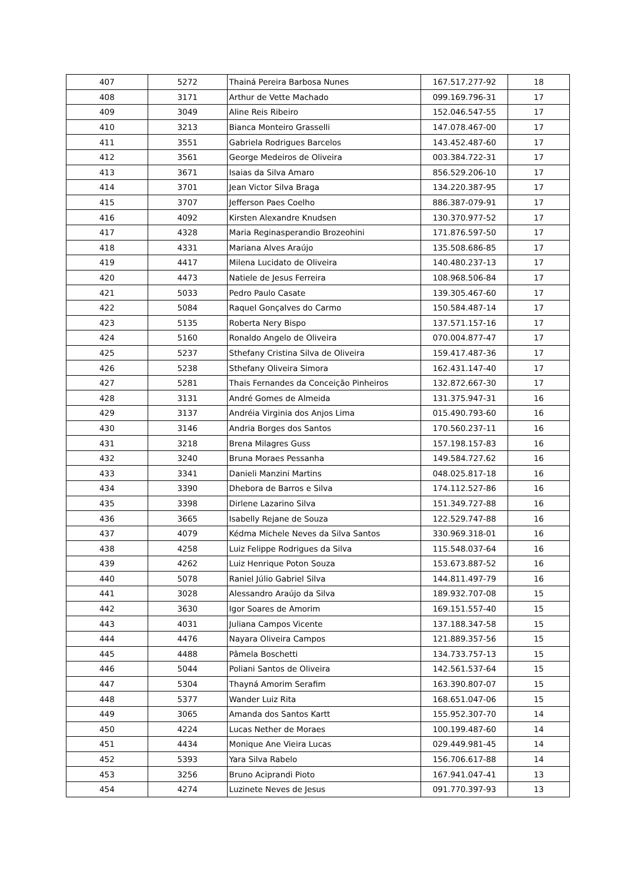| 407 | 5272 | Thainá Pereira Barbosa Nunes | 167.517.277-92 | 18 |
| 408 | 3171 | Arthur de Vette Machado | 099.169.796-31 | 17 |
| 409 | 3049 | Aline Reis Ribeiro | 152.046.547-55 | 17 |
| 410 | 3213 | Bianca Monteiro Grasselli | 147.078.467-00 | 17 |
| 411 | 3551 | Gabriela Rodrigues Barcelos | 143.452.487-60 | 17 |
| 412 | 3561 | George Medeiros de Oliveira | 003.384.722-31 | 17 |
| 413 | 3671 | Isaias da Silva Amaro | 856.529.206-10 | 17 |
| 414 | 3701 | Jean Victor Silva Braga | 134.220.387-95 | 17 |
| 415 | 3707 | Jefferson Paes Coelho | 886.387-079-91 | 17 |
| 416 | 4092 | Kirsten Alexandre Knudsen | 130.370.977-52 | 17 |
| 417 | 4328 | Maria Reginasperandio Brozeohini | 171.876.597-50 | 17 |
| 418 | 4331 | Mariana Alves Araújo | 135.508.686-85 | 17 |
| 419 | 4417 | Milena Lucidato de Oliveira | 140.480.237-13 | 17 |
| 420 | 4473 | Natiele de Jesus Ferreira | 108.968.506-84 | 17 |
| 421 | 5033 | Pedro Paulo Casate | 139.305.467-60 | 17 |
| 422 | 5084 | Raquel Gonçalves do Carmo | 150.584.487-14 | 17 |
| 423 | 5135 | Roberta Nery Bispo | 137.571.157-16 | 17 |
| 424 | 5160 | Ronaldo Angelo de Oliveira | 070.004.877-47 | 17 |
| 425 | 5237 | Sthefany Cristina Silva de Oliveira | 159.417.487-36 | 17 |
| 426 | 5238 | Sthefany Oliveira Simora | 162.431.147-40 | 17 |
| 427 | 5281 | Thais Fernandes da Conceição Pinheiros | 132.872.667-30 | 17 |
| 428 | 3131 | André Gomes de Almeida | 131.375.947-31 | 16 |
| 429 | 3137 | Andréia Virginia dos Anjos Lima | 015.490.793-60 | 16 |
| 430 | 3146 | Andria Borges dos Santos | 170.560.237-11 | 16 |
| 431 | 3218 | Brena Milagres Guss | 157.198.157-83 | 16 |
| 432 | 3240 | Bruna Moraes Pessanha | 149.584.727.62 | 16 |
| 433 | 3341 | Danieli Manzini Martins | 048.025.817-18 | 16 |
| 434 | 3390 | Dhebora de Barros e Silva | 174.112.527-86 | 16 |
| 435 | 3398 | Dirlene Lazarino Silva | 151.349.727-88 | 16 |
| 436 | 3665 | Isabelly Rejane de Souza | 122.529.747-88 | 16 |
| 437 | 4079 | Kédma Michele Neves da Silva Santos | 330.969.318-01 | 16 |
| 438 | 4258 | Luiz Felippe Rodrigues da Silva | 115.548.037-64 | 16 |
| 439 | 4262 | Luiz Henrique Poton Souza | 153.673.887-52 | 16 |
| 440 | 5078 | Raniel Júlio Gabriel Silva | 144.811.497-79 | 16 |
| 441 | 3028 | Alessandro Araújo da Silva | 189.932.707-08 | 15 |
| 442 | 3630 | Igor Soares de Amorim | 169.151.557-40 | 15 |
| 443 | 4031 | Juliana Campos Vicente | 137.188.347-58 | 15 |
| 444 | 4476 | Nayara Oliveira Campos | 121.889.357-56 | 15 |
| 445 | 4488 | Pâmela Boschetti | 134.733.757-13 | 15 |
| 446 | 5044 | Poliani Santos de Oliveira | 142.561.537-64 | 15 |
| 447 | 5304 | Thayná Amorim Serafim | 163.390.807-07 | 15 |
| 448 | 5377 | Wander Luiz Rita | 168.651.047-06 | 15 |
| 449 | 3065 | Amanda dos Santos Kartt | 155.952.307-70 | 14 |
| 450 | 4224 | Lucas Nether de Moraes | 100.199.487-60 | 14 |
| 451 | 4434 | Monique Ane Vieira Lucas | 029.449.981-45 | 14 |
| 452 | 5393 | Yara Silva Rabelo | 156.706.617-88 | 14 |
| 453 | 3256 | Bruno Aciprandi Pioto | 167.941.047-41 | 13 |
| 454 | 4274 | Luzinete Neves de Jesus | 091.770.397-93 | 13 |